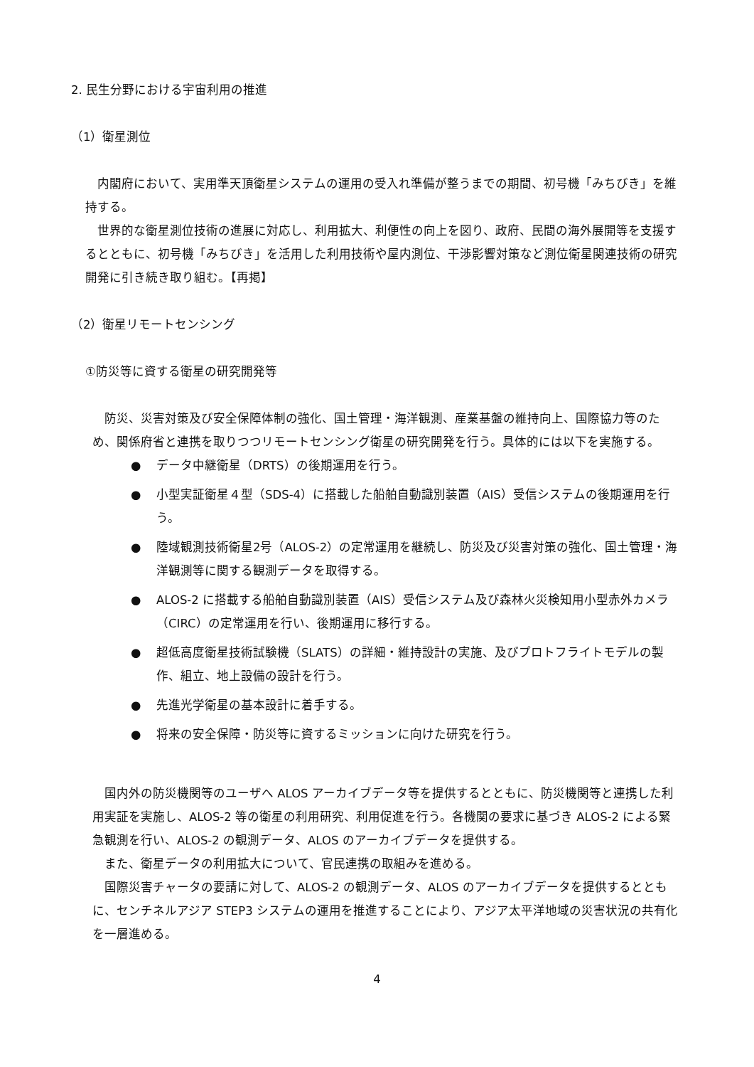2. 民生分野における宇宙利用の推進
（1）衛星測位
　内閣府において、実用準天頂衛星システムの運用の受入れ準備が整うまでの期間、初号機「みちびき」を維持する。
　世界的な衛星測位技術の進展に対応し、利用拡大、利便性の向上を図り、政府、民間の海外展開等を支援するとともに、初号機「みちびき」を活用した利用技術や屋内測位、干渉影響対策など測位衛星関連技術の研究開発に引き続き取り組む。【再掲】
（2）衛星リモートセンシング
①防災等に資する衛星の研究開発等
　防災、災害対策及び安全保障体制の強化、国土管理・海洋観測、産業基盤の維持向上、国際協力等のため、関係府省と連携を取りつつリモートセンシング衛星の研究開発を行う。具体的には以下を実施する。
● データ中継衛星（DRTS）の後期運用を行う。
● 小型実証衛星４型（SDS-4）に搭載した船舶自動識別装置（AIS）受信システムの後期運用を行う。
● 陸域観測技術衛星2号（ALOS-2）の定常運用を継続し、防災及び災害対策の強化、国土管理・海洋観測等に関する観測データを取得する。
● ALOS-2 に搭載する船舶自動識別装置（AIS）受信システム及び森林火災検知用小型赤外カメラ（CIRC）の定常運用を行い、後期運用に移行する。
● 超低高度衛星技術試験機（SLATS）の詳細・維持設計の実施、及びプロトフライトモデルの製作、組立、地上設備の設計を行う。
● 先進光学衛星の基本設計に着手する。
● 将来の安全保障・防災等に資するミッションに向けた研究を行う。
　国内外の防災機関等のユーザへ ALOS アーカイブデータ等を提供するとともに、防災機関等と連携した利用実証を実施し、ALOS-2 等の衛星の利用研究、利用促進を行う。各機関の要求に基づき ALOS-2 による緊急観測を行い、ALOS-2 の観測データ、ALOS のアーカイブデータを提供する。
　また、衛星データの利用拡大について、官民連携の取組みを進める。
　国際災害チャータの要請に対して、ALOS-2 の観測データ、ALOS のアーカイブデータを提供するとともに、センチネルアジア STEP3 システムの運用を推進することにより、アジア太平洋地域の災害状況の共有化を一層進める。
4